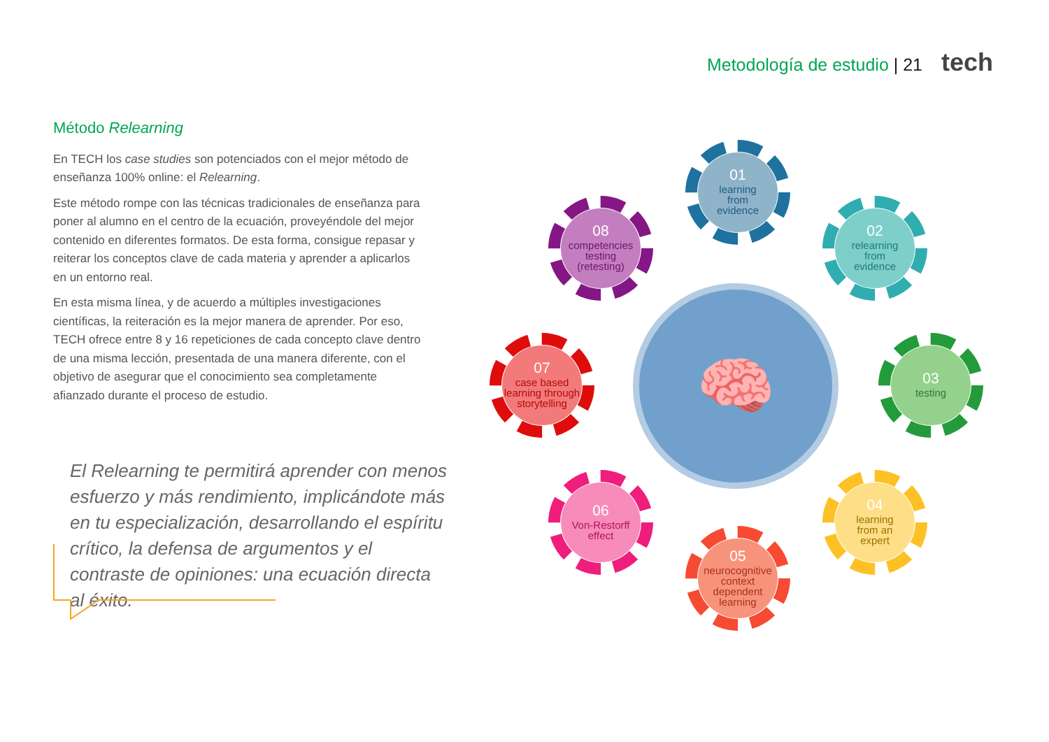Metodología de estudio | 21 tech
Método Relearning
En TECH los case studies son potenciados con el mejor método de enseñanza 100% online: el Relearning.
Este método rompe con las técnicas tradicionales de enseñanza para poner al alumno en el centro de la ecuación, proveyéndole del mejor contenido en diferentes formatos. De esta forma, consigue repasar y reiterar los conceptos clave de cada materia y aprender a aplicarlos en un entorno real.
En esta misma línea, y de acuerdo a múltiples investigaciones científicas, la reiteración es la mejor manera de aprender. Por eso, TECH ofrece entre 8 y 16 repeticiones de cada concepto clave dentro de una misma lección, presentada de una manera diferente, con el objetivo de asegurar que el conocimiento sea completamente afianzado durante el proceso de estudio.
El Relearning te permitirá aprender con menos esfuerzo y más rendimiento, implicándote más en tu especialización, desarrollando el espíritu crítico, la defensa de argumentos y el contraste de opiniones: una ecuación directa al éxito.
🧠
01
learning
from
evidence
02
relearning
from
evidence
03
testing
04
learning
from an
expert
05
neurocognitive context dependent learning
06
Von-Restorff
effect
07
case based learning through storytelling
08
competencies
testing
(retesting)